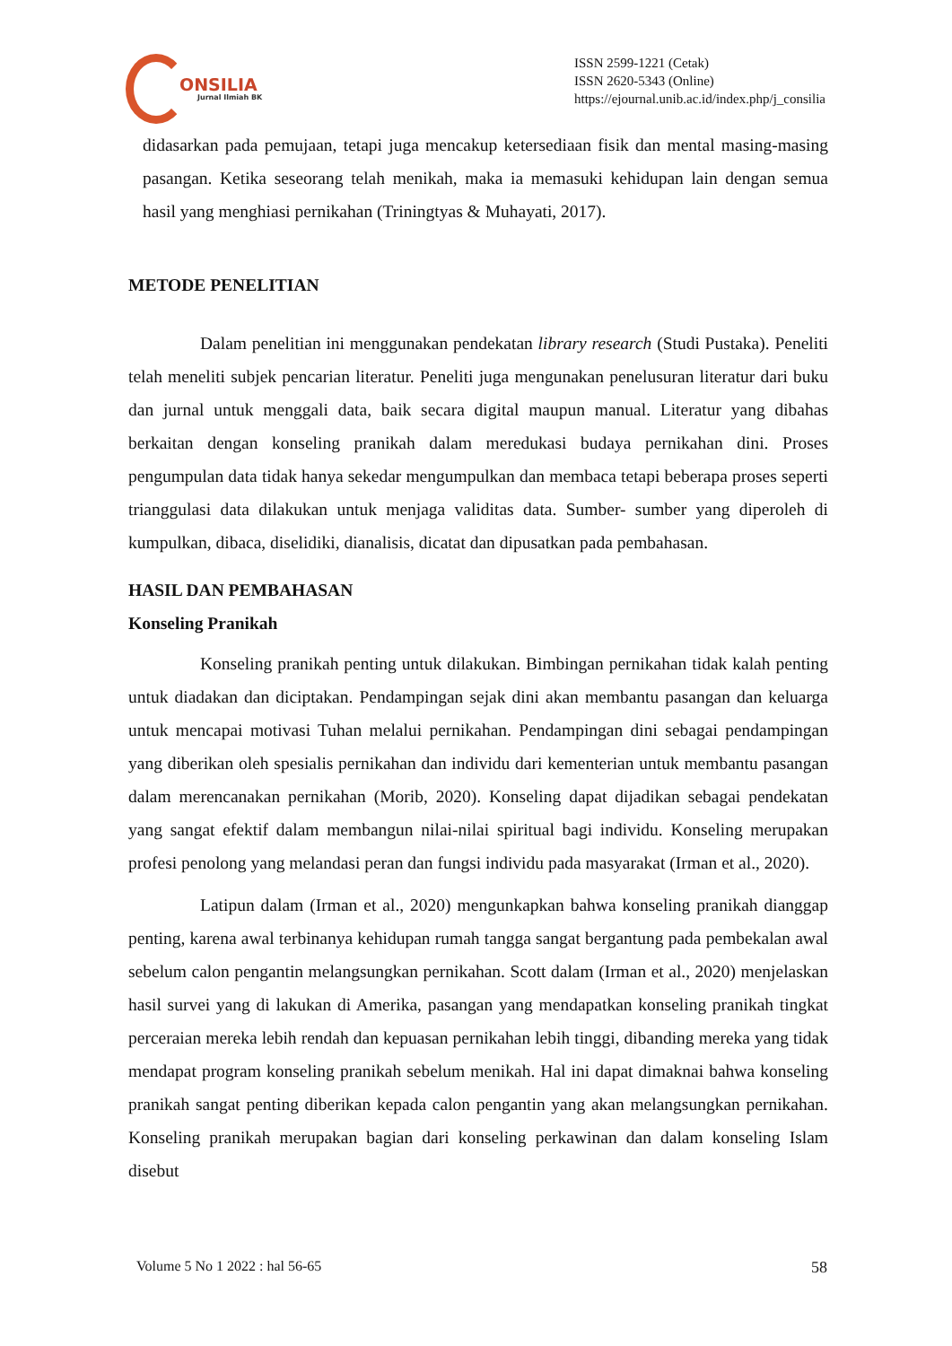ONSILIA
Jurnal Ilmiah BK
ISSN 2599-1221 (Cetak)
ISSN 2620-5343 (Online)
https://ejournal.unib.ac.id/index.php/j_consilia
didasarkan pada pemujaan, tetapi juga mencakup ketersediaan fisik dan mental masing-masing pasangan. Ketika seseorang telah menikah, maka ia memasuki kehidupan lain dengan semua hasil yang menghiasi pernikahan (Triningtyas & Muhayati, 2017).
METODE PENELITIAN
Dalam penelitian ini menggunakan pendekatan library research (Studi Pustaka). Peneliti telah meneliti subjek pencarian literatur. Peneliti juga mengunakan penelusuran literatur dari buku dan jurnal untuk menggali data, baik secara digital maupun manual. Literatur yang dibahas berkaitan dengan konseling pranikah dalam meredukasi budaya pernikahan dini. Proses pengumpulan data tidak hanya sekedar mengumpulkan dan membaca tetapi beberapa proses seperti trianggulasi data dilakukan untuk menjaga validitas data. Sumber- sumber yang diperoleh di kumpulkan, dibaca, diselidiki, dianalisis, dicatat dan dipusatkan pada pembahasan.
HASIL DAN PEMBAHASAN
Konseling Pranikah
Konseling pranikah penting untuk dilakukan. Bimbingan pernikahan tidak kalah penting untuk diadakan dan diciptakan. Pendampingan sejak dini akan membantu pasangan dan keluarga untuk mencapai motivasi Tuhan melalui pernikahan. Pendampingan dini sebagai pendampingan yang diberikan oleh spesialis pernikahan dan individu dari kementerian untuk membantu pasangan dalam merencanakan pernikahan (Morib, 2020). Konseling dapat dijadikan sebagai pendekatan yang sangat efektif dalam membangun nilai-nilai spiritual bagi individu. Konseling merupakan profesi penolong yang melandasi peran dan fungsi individu pada masyarakat (Irman et al., 2020).
Latipun dalam (Irman et al., 2020) mengunkapkan bahwa konseling pranikah dianggap penting, karena awal terbinanya kehidupan rumah tangga sangat bergantung pada pembekalan awal sebelum calon pengantin melangsungkan pernikahan. Scott dalam (Irman et al., 2020) menjelaskan hasil survei yang di lakukan di Amerika, pasangan yang mendapatkan konseling pranikah tingkat perceraian mereka lebih rendah dan kepuasan pernikahan lebih tinggi, dibanding mereka yang tidak mendapat program konseling pranikah sebelum menikah. Hal ini dapat dimaknai bahwa konseling pranikah sangat penting diberikan kepada calon pengantin yang akan melangsungkan pernikahan. Konseling pranikah merupakan bagian dari konseling perkawinan dan dalam konseling Islam disebut
Volume 5 No 1 2022 : hal 56-65 58